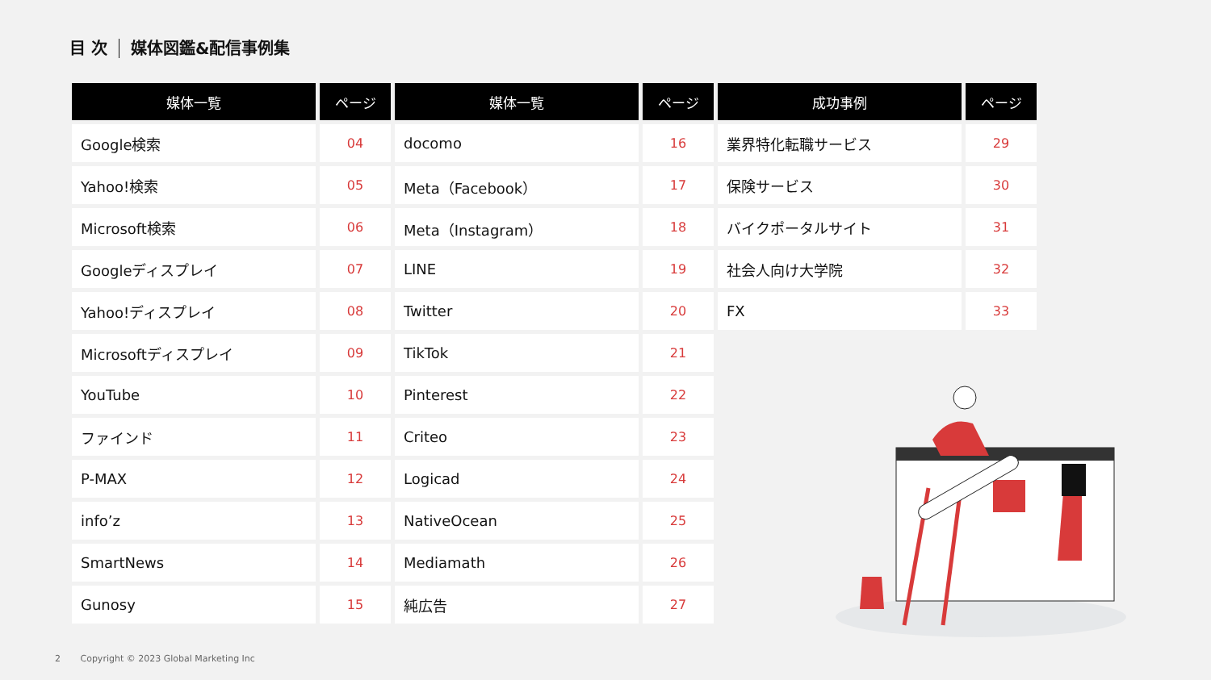目 次 媒体図鑑&配信事例集
| 媒体一覧 | ページ | 媒体一覧 | ページ | 成功事例 | ページ |
| --- | --- | --- | --- | --- | --- |
| Google検索 | 04 | docomo | 16 | 業界特化転職サービス | 29 |
| Yahoo!検索 | 05 | Meta（Facebook） | 17 | 保険サービス | 30 |
| Microsoft検索 | 06 | Meta（Instagram） | 18 | バイクポータルサイト | 31 |
| Googleディスプレイ | 07 | LINE | 19 | 社会人向け大学院 | 32 |
| Yahoo!ディスプレイ | 08 | Twitter | 20 | FX | 33 |
| Microsoftディスプレイ | 09 | TikTok | 21 | | |
| YouTube | 10 | Pinterest | 22 | | |
| ファインド | 11 | Criteo | 23 | | |
| P-MAX | 12 | Logicad | 24 | | |
| info’z | 13 | NativeOcean | 25 | | |
| SmartNews | 14 | Mediamath | 26 | | |
| Gunosy | 15 | 純広告 | 27 | | |
2 Copyright © 2023 Global Marketing Inc